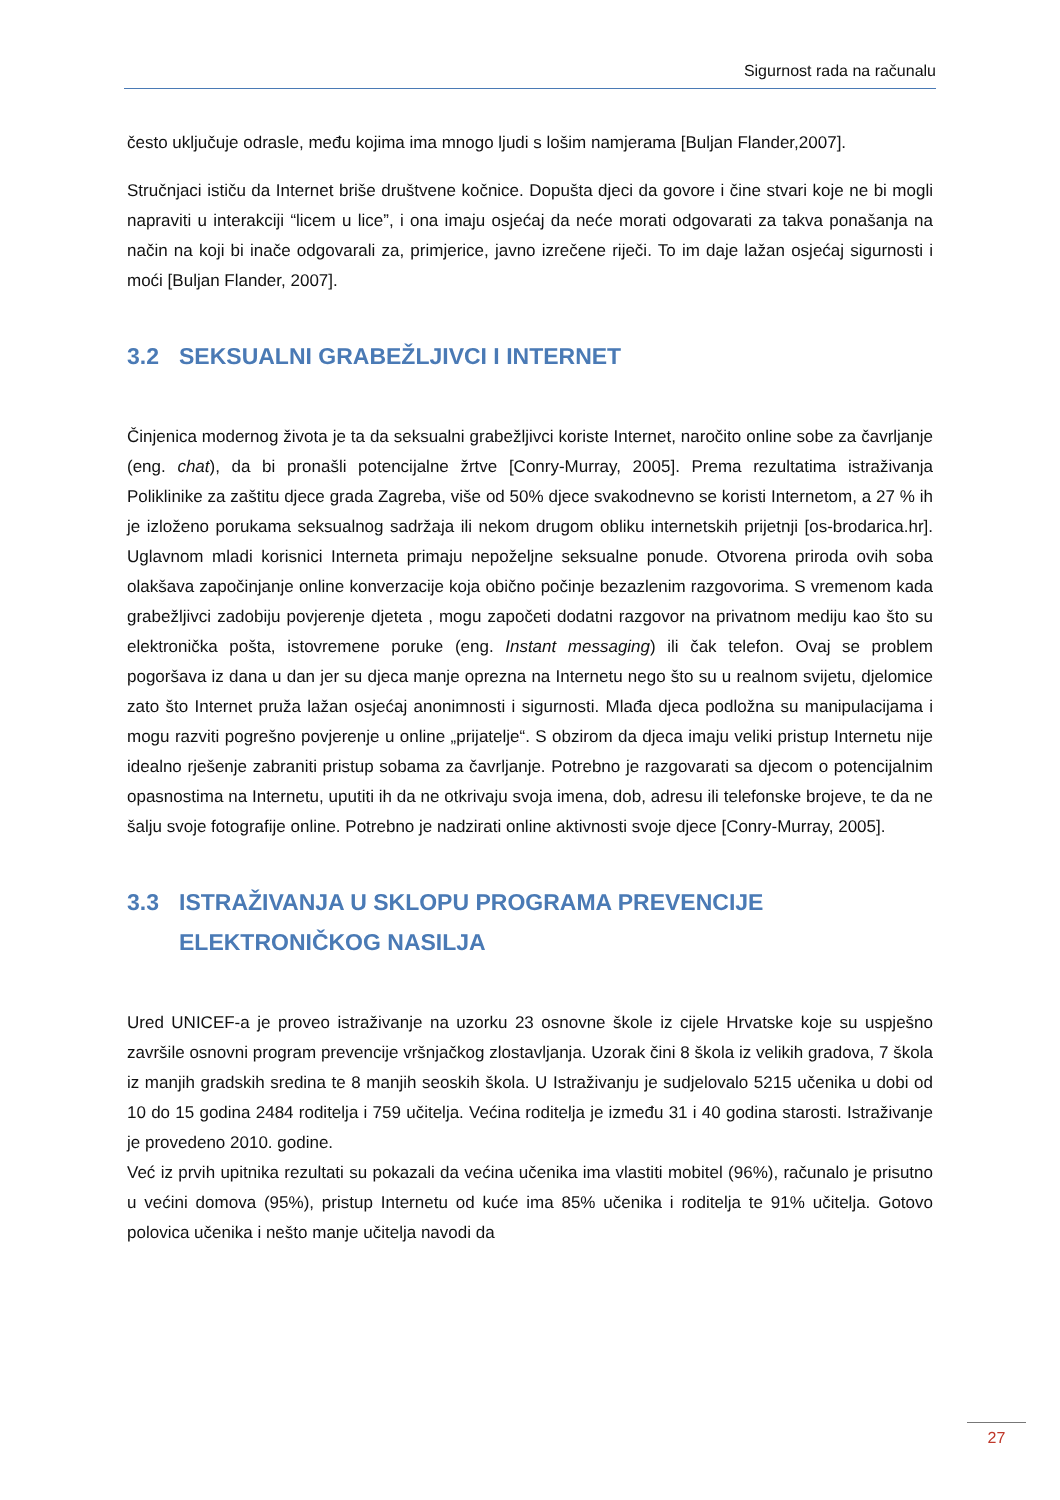Sigurnost rada na računalu
često uključuje odrasle, među kojima ima mnogo ljudi s lošim namjerama [Buljan Flander,2007].
Stručnjaci ističu da Internet briše društvene kočnice. Dopušta djeci da govore i čine stvari koje ne bi mogli napraviti u interakciji “licem u lice”, i ona imaju osjećaj da neće morati odgovarati za takva ponašanja na način na koji bi inače odgovarali za, primjerice, javno izrečene riječi. To im daje lažan osjećaj sigurnosti i moći [Buljan Flander, 2007].
3.2 SEKSUALNI GRABEŽLJIVCI I INTERNET
Činjenica modernog života je ta da seksualni grabežljivci koriste Internet, naročito online sobe za čavrljanje (eng. chat), da bi pronašli potencijalne žrtve [Conry-Murray, 2005]. Prema rezultatima istraživanja Poliklinike za zaštitu djece grada Zagreba, više od 50% djece svakodnevno se koristi Internetom, a 27 % ih je izloženo porukama seksualnog sadržaja ili nekom drugom obliku internetskih prijetnji [os-brodarica.hr]. Uglavnom mladi korisnici Interneta primaju nepoželjne seksualne ponude. Otvorena priroda ovih soba olakšava započinjanje online konverzacije koja obično počinje bezazlenim razgovorima. S vremenom kada grabežljivci zadobiju povjerenje djeteta , mogu započeti dodatni razgovor na privatnom mediju kao što su elektronička pošta, istovremene poruke (eng. Instant messaging) ili čak telefon. Ovaj se problem pogoršava iz dana u dan jer su djeca manje oprezna na Internetu nego što su u realnom svijetu, djelomice zato što Internet pruža lažan osjećaj anonimnosti i sigurnosti. Mlađa djeca podložna su manipulacijama i mogu razviti pogrešno povjerenje u online „prijatelje“. S obzirom da djeca imaju veliki pristup Internetu nije idealno rješenje zabraniti pristup sobama za čavrljanje. Potrebno je razgovarati sa djecom o potencijalnim opasnostima na Internetu, uputiti ih da ne otkrivaju svoja imena, dob, adresu ili telefonske brojeve, te da ne šalju svoje fotografije online. Potrebno je nadzirati online aktivnosti svoje djece [Conry-Murray, 2005].
3.3 ISTRAŽIVANJA U SKLOPU PROGRAMA PREVENCIJE
ELEKTRONIČKOG NASILJA
Ured UNICEF-a je proveo istraživanje na uzorku 23 osnovne škole iz cijele Hrvatske koje su uspješno završile osnovni program prevencije vršnjačkog zlostavljanja. Uzorak čini 8 škola iz velikih gradova, 7 škola iz manjih gradskih sredina te 8 manjih seoskih škola. U Istraživanju je sudjelovalo 5215 učenika u dobi od 10 do 15 godina 2484 roditelja i 759 učitelja. Većina roditelja je između 31 i 40 godina starosti. Istraživanje je provedeno 2010. godine.
Već iz prvih upitnika rezultati su pokazali da većina učenika ima vlastiti mobitel (96%), računalo je prisutno u većini domova (95%), pristup Internetu od kuće ima 85% učenika i roditelja te 91% učitelja. Gotovo polovica učenika i nešto manje učitelja navodi da
27